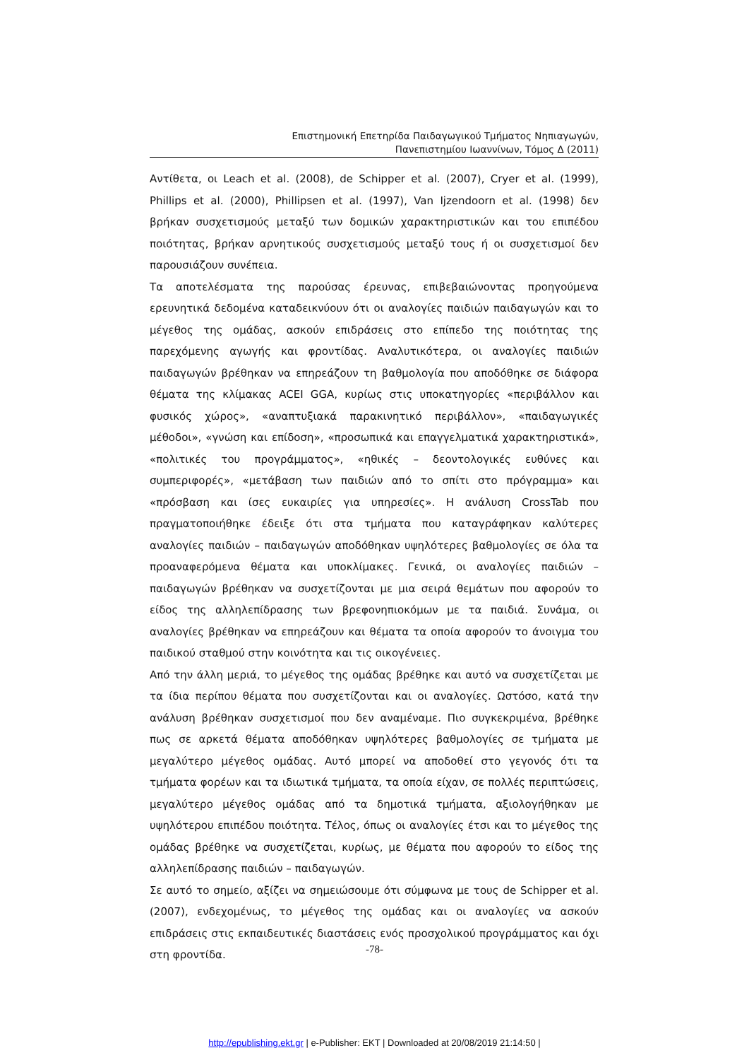Επιστημονική Επετηρίδα Παιδαγωγικού Τμήματος Νηπιαγωγών,
Πανεπιστημίου Ιωαννίνων, Τόμος Δ (2011)
Αντίθετα, οι Leach et al. (2008), de Schipper et al. (2007), Cryer et al. (1999), Phillips et al. (2000), Phillipsen et al. (1997), Van Ijzendoorn et al. (1998) δεν βρήκαν συσχετισμούς μεταξύ των δομικών χαρακτηριστικών και του επιπέδου ποιότητας, βρήκαν αρνητικούς συσχετισμούς μεταξύ τους ή οι συσχετισμοί δεν παρουσιάζουν συνέπεια.
Τα αποτελέσματα της παρούσας έρευνας, επιβεβαιώνοντας προηγούμενα ερευνητικά δεδομένα καταδεικνύουν ότι οι αναλογίες παιδιών παιδαγωγών και το μέγεθος της ομάδας, ασκούν επιδράσεις στο επίπεδο της ποιότητας της παρεχόμενης αγωγής και φροντίδας. Αναλυτικότερα, οι αναλογίες παιδιών παιδαγωγών βρέθηκαν να επηρεάζουν τη βαθμολογία που αποδόθηκε σε διάφορα θέματα της κλίμακας ACEI GGA, κυρίως στις υποκατηγορίες «περιβάλλον και φυσικός χώρος», «αναπτυξιακά παρακινητικό περιβάλλον», «παιδαγωγικές μέθοδοι», «γνώση και επίδοση», «προσωπικά και επαγγελματικά χαρακτηριστικά», «πολιτικές του προγράμματος», «ηθικές – δεοντολογικές ευθύνες και συμπεριφορές», «μετάβαση των παιδιών από το σπίτι στο πρόγραμμα» και «πρόσβαση και ίσες ευκαιρίες για υπηρεσίες». Η ανάλυση CrossTab που πραγματοποιήθηκε έδειξε ότι στα τμήματα που καταγράφηκαν καλύτερες αναλογίες παιδιών – παιδαγωγών αποδόθηκαν υψηλότερες βαθμολογίες σε όλα τα προαναφερόμενα θέματα και υποκλίμακες. Γενικά, οι αναλογίες παιδιών – παιδαγωγών βρέθηκαν να συσχετίζονται με μια σειρά θεμάτων που αφορούν το είδος της αλληλεπίδρασης των βρεφονηπιοκόμων με τα παιδιά. Συνάμα, οι αναλογίες βρέθηκαν να επηρεάζουν και θέματα τα οποία αφορούν το άνοιγμα του παιδικού σταθμού στην κοινότητα και τις οικογένειες.
Από την άλλη μεριά, το μέγεθος της ομάδας βρέθηκε και αυτό να συσχετίζεται με τα ίδια περίπου θέματα που συσχετίζονται και οι αναλογίες. Ωστόσο, κατά την ανάλυση βρέθηκαν συσχετισμοί που δεν αναμέναμε. Πιο συγκεκριμένα, βρέθηκε πως σε αρκετά θέματα αποδόθηκαν υψηλότερες βαθμολογίες σε τμήματα με μεγαλύτερο μέγεθος ομάδας. Αυτό μπορεί να αποδοθεί στο γεγονός ότι τα τμήματα φορέων και τα ιδιωτικά τμήματα, τα οποία είχαν, σε πολλές περιπτώσεις, μεγαλύτερο μέγεθος ομάδας από τα δημοτικά τμήματα, αξιολογήθηκαν με υψηλότερου επιπέδου ποιότητα. Τέλος, όπως οι αναλογίες έτσι και το μέγεθος της ομάδας βρέθηκε να συσχετίζεται, κυρίως, με θέματα που αφορούν το είδος της αλληλεπίδρασης παιδιών – παιδαγωγών.
Σε αυτό το σημείο, αξίζει να σημειώσουμε ότι σύμφωνα με τους de Schipper et al. (2007), ενδεχομένως, το μέγεθος της ομάδας και οι αναλογίες να ασκούν επιδράσεις στις εκπαιδευτικές διαστάσεις ενός προσχολικού προγράμματος και όχι στη φροντίδα.
-78-
http://epublishing.ekt.gr | e-Publisher: EKT | Downloaded at 20/08/2019 21:14:50 |